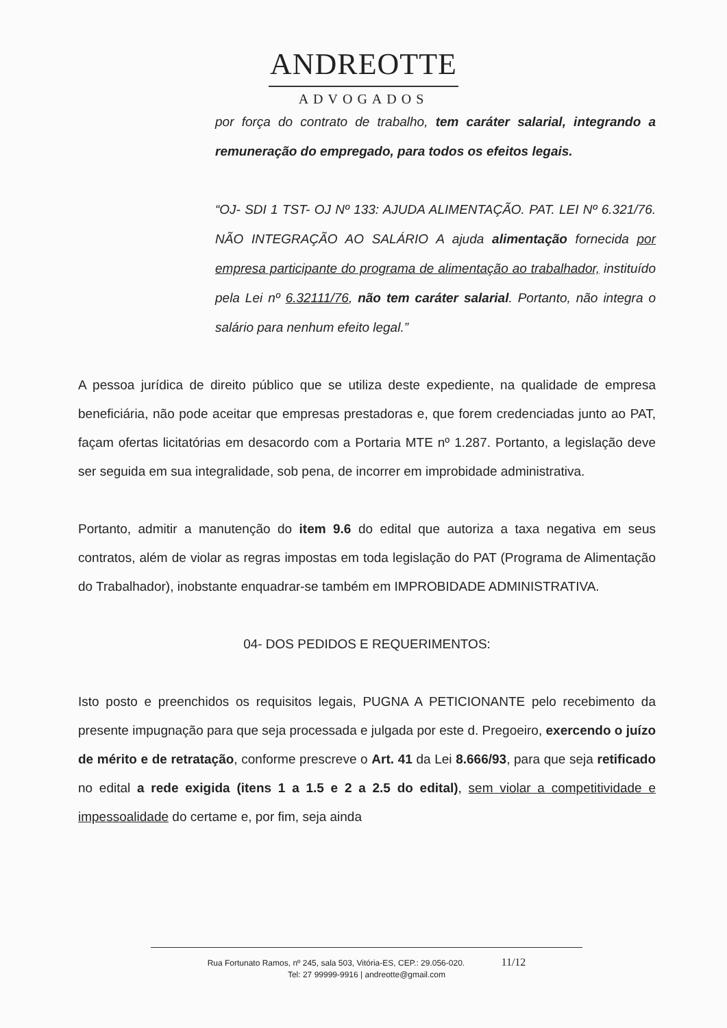ANDREOTTE
ADVOGADOS
por força do contrato de trabalho, tem caráter salarial, integrando a remuneração do empregado, para todos os efeitos legais.
“OJ- SDI 1 TST- OJ Nº 133: AJUDA ALIMENTAÇÃO. PAT. LEI Nº 6.321/76. NÃO INTEGRAÇÃO AO SALÁRIO A ajuda alimentação fornecida por empresa participante do programa de alimentação ao trabalhador, instituído pela Lei nº 6.32111/76, não tem caráter salarial. Portanto, não integra o salário para nenhum efeito legal.”
A pessoa jurídica de direito público que se utiliza deste expediente, na qualidade de empresa beneficiária, não pode aceitar que empresas prestadoras e, que forem credenciadas junto ao PAT, façam ofertas licitatórias em desacordo com a Portaria MTE nº 1.287. Portanto, a legislação deve ser seguida em sua integralidade, sob pena, de incorrer em improbidade administrativa.
Portanto, admitir a manutenção do item 9.6 do edital que autoriza a taxa negativa em seus contratos, além de violar as regras impostas em toda legislação do PAT (Programa de Alimentação do Trabalhador), inobstante enquadrar-se também em IMPROBIDADE ADMINISTRATIVA.
04- DOS PEDIDOS E REQUERIMENTOS:
Isto posto e preenchidos os requisitos legais, PUGNA A PETICIONANTE pelo recebimento da presente impugnação para que seja processada e julgada por este d. Pregoeiro, exercendo o juízo de mérito e de retratação, conforme prescreve o Art. 41 da Lei 8.666/93, para que seja retificado no edital a rede exigida (itens 1 a 1.5 e 2 a 2.5 do edital), sem violar a competitividade e impessoalidade do certame e, por fim, seja ainda
Rua Fortunato Ramos, nº 245, sala 503, Vitória-ES, CEP.: 29.056-020. 11/12
Tel: 27 99999-9916 | andreotte@gmail.com